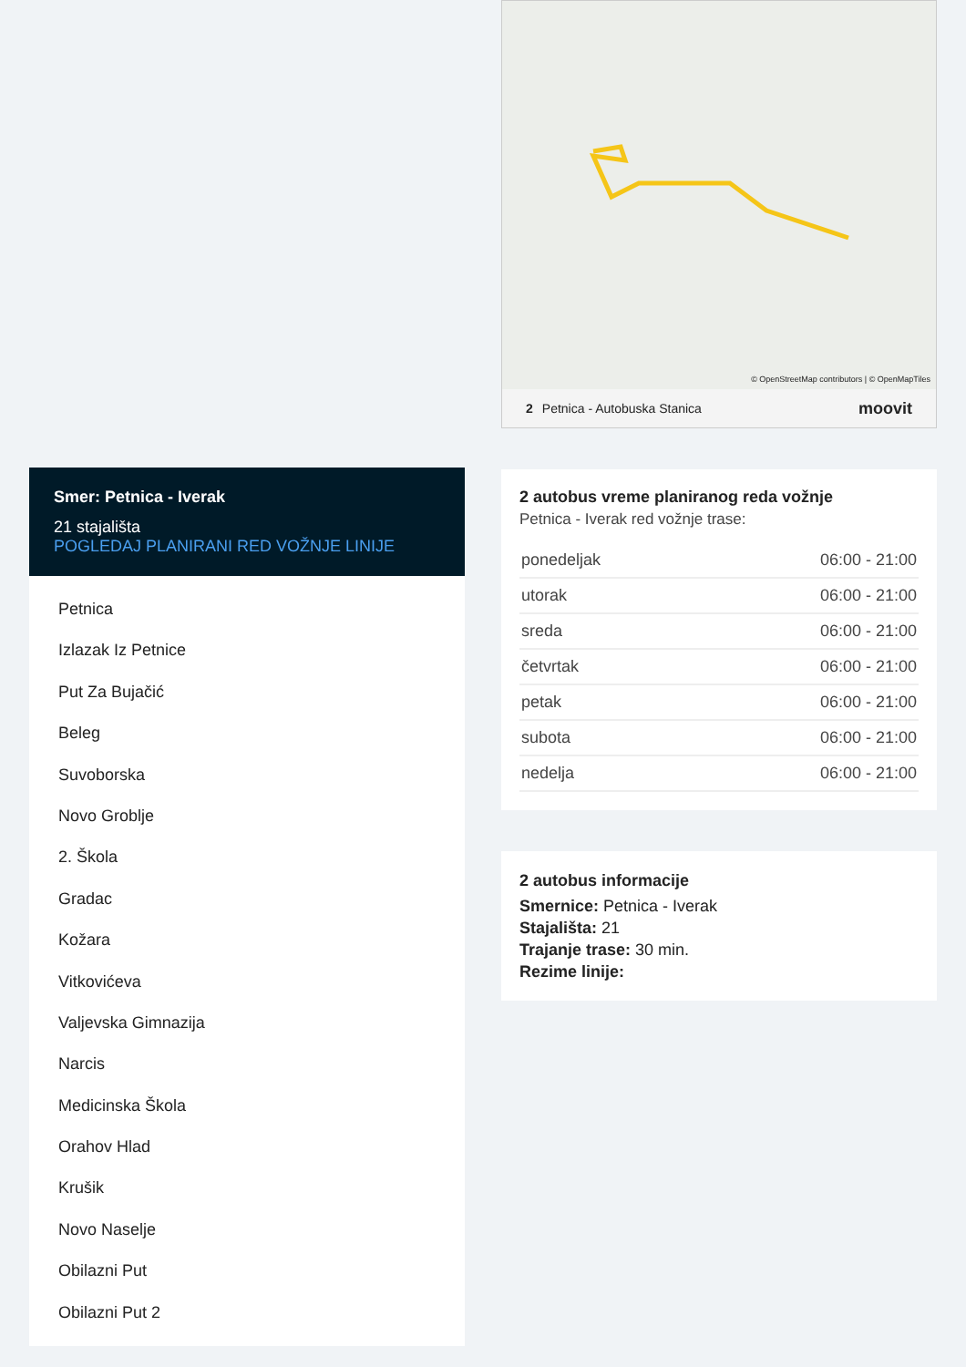Smer: Petnica - Iverak
21 stajališta
POGLEDAJ PLANIRANI RED VOŽNJE LINIJE
Petnica
Izlazak Iz Petnice
Put Za Bujačić
Beleg
Suvoborska
Novo Groblje
2. Škola
Gradac
Kožara
Vitkovićeva
Valjevska Gimnazija
Narcis
Medicinska Škola
Orahov Hlad
Krušik
Novo Naselje
Obilazni Put
Obilazni Put 2
© OpenStreetMap contributors | © OpenMapTiles
2 Petnica - Autobuska Stanica moovit
2 autobus vreme planiranog reda vožnje
Petnica - Iverak red vožnje trase:
| ponedeljak | 06:00 - 21:00 |
| utorak | 06:00 - 21:00 |
| sreda | 06:00 - 21:00 |
| četvrtak | 06:00 - 21:00 |
| petak | 06:00 - 21:00 |
| subota | 06:00 - 21:00 |
| nedelja | 06:00 - 21:00 |
2 autobus informacije
Smernice: Petnica - Iverak
Stajališta: 21
Trajanje trase: 30 min.
Rezime linije: